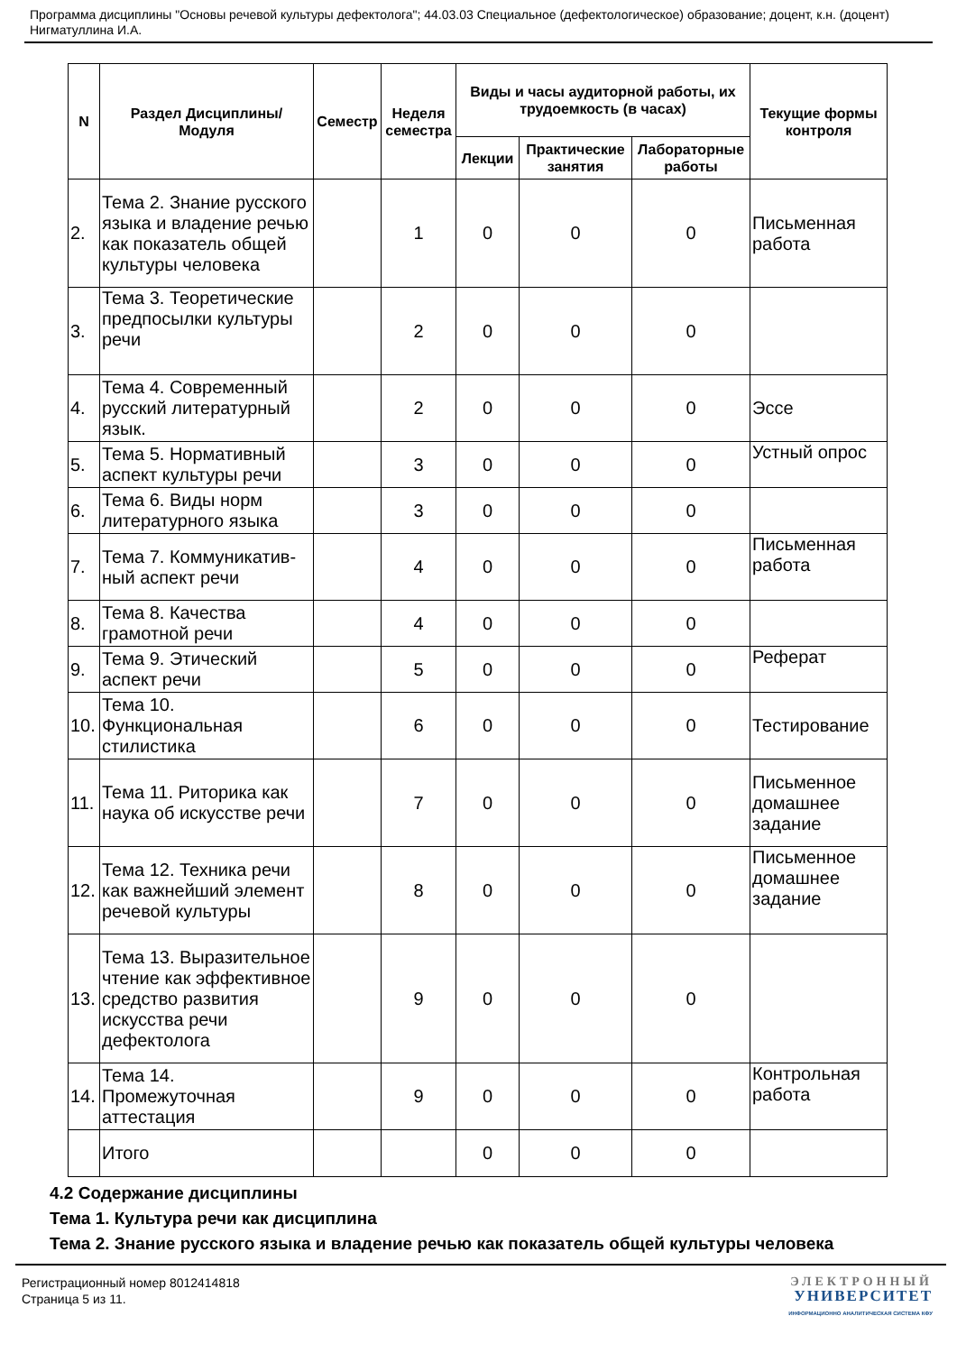Программа дисциплины "Основы речевой культуры дефектолога"; 44.03.03 Специальное (дефектологическое) образование; доцент, к.н. (доцент) Нигматуллина И.А.
| N | Раздел Дисциплины/ Модуля | Семестр | Неделя семестра | Виды и часы аудиторной работы, их трудоемкость (в часах) | | | Текущие формы контроля |
| --- | --- | --- | --- | --- | --- | --- | --- |
| | | | | Лекции | Практические занятия | Лабораторные работы | |
| 2. | Тема 2. Знание русского языка и владение речью как показатель общей культуры человека | | 1 | 0 | 0 | 0 | Письменная работа |
| 3. | Тема 3. Теоретические предпосылки культуры речи | | 2 | 0 | 0 | 0 | |
| 4. | Тема 4. Современный русский литературный язык. | | 2 | 0 | 0 | 0 | Эссе |
| 5. | Тема 5. Нормативный аспект культуры речи | | 3 | 0 | 0 | 0 | Устный опрос |
| 6. | Тема 6. Виды норм литературного языка | | 3 | 0 | 0 | 0 | |
| 7. | Тема 7. Коммуникатив-ный аспект речи | | 4 | 0 | 0 | 0 | Письменная работа |
| 8. | Тема 8. Качества грамотной речи | | 4 | 0 | 0 | 0 | |
| 9. | Тема 9. Этический аспект речи | | 5 | 0 | 0 | 0 | Реферат |
| 10. | Тема 10. Функциональная стилистика | | 6 | 0 | 0 | 0 | Тестирование |
| 11. | Тема 11. Риторика как наука об искусстве речи | | 7 | 0 | 0 | 0 | Письменное домашнее задание |
| 12. | Тема 12. Техника речи как важнейший элемент речевой культуры | | 8 | 0 | 0 | 0 | Письменное домашнее задание |
| 13. | Тема 13. Выразительное чтение как эффективное средство развития искусства речи дефектолога | | 9 | 0 | 0 | 0 | |
| 14. | Тема 14. Промежуточная аттестация | | 9 | 0 | 0 | 0 | Контрольная работа |
| | Итого | | | 0 | 0 | 0 | |
4.2 Содержание дисциплины
Тема 1. Культура речи как дисциплина
Тема 2. Знание русского языка и владение речью как показатель общей культуры человека
Регистрационный номер 8012414818
Страница 5 из 11.
ЭЛЕКТРОННЫЙ
УНИВЕРСИТЕТ
ИНФОРМАЦИОННО АНАЛИТИЧЕСКАЯ СИСТЕМА КФУ